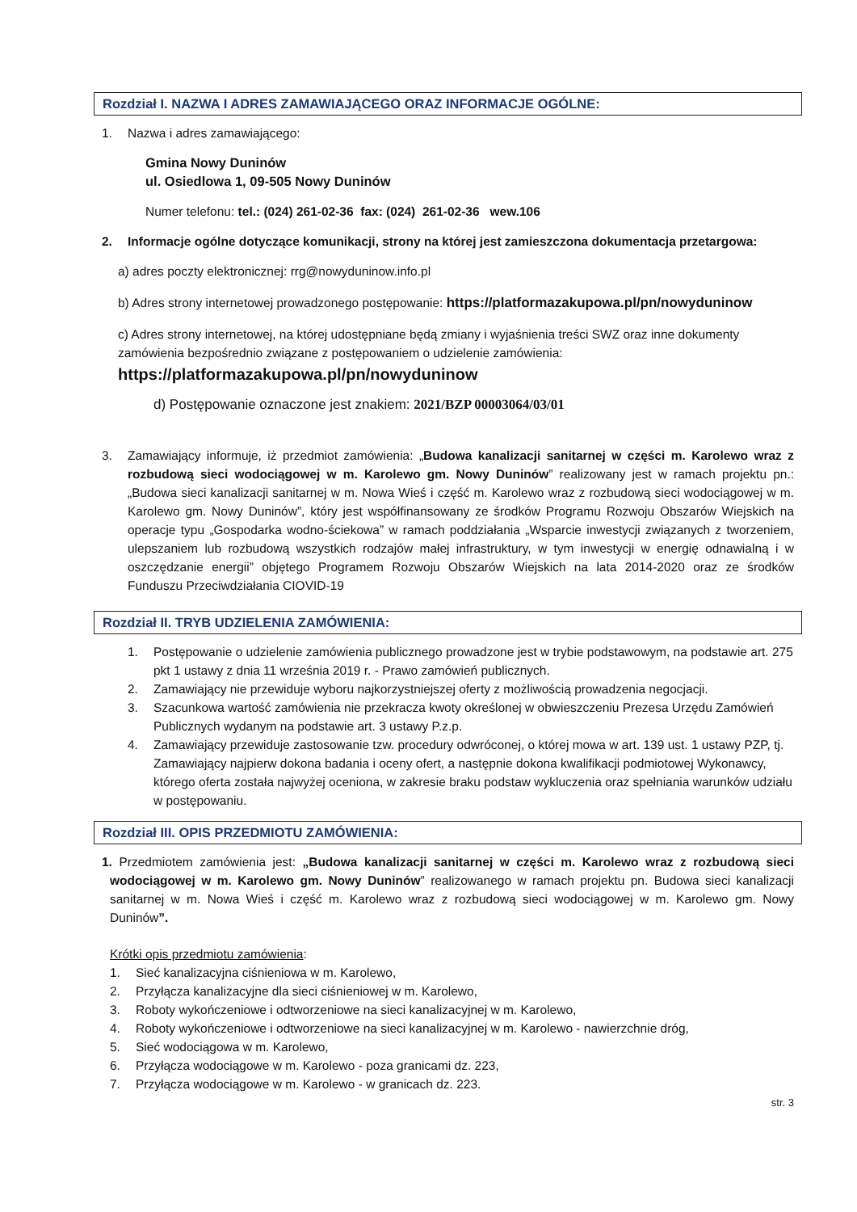Rozdział I. NAZWA I ADRES ZAMAWIAJĄCEGO ORAZ INFORMACJE OGÓLNE:
1. Nazwa i adres zamawiającego:
Gmina Nowy Duninów
ul. Osiedlowa 1, 09-505 Nowy Duninów
Numer telefonu: tel.: (024) 261-02-36 fax: (024) 261-02-36 wew.106
2. Informacje ogólne dotyczące komunikacji, strony na której jest zamieszczona dokumentacja przetargowa:
a) adres poczty elektronicznej: rrg@nowyduninow.info.pl
b) Adres strony internetowej prowadzonego postępowanie: https://platformazakupowa.pl/pn/nowyduninow
c) Adres strony internetowej, na której udostępniane będą zmiany i wyjaśnienia treści SWZ oraz inne dokumenty zamówienia bezpośrednio związane z postępowaniem o udzielenie zamówienia:
https://platformazakupowa.pl/pn/nowyduninow
d) Postępowanie oznaczone jest znakiem: 2021/BZP 00003064/03/01
3. Zamawiający informuje, iż przedmiot zamówienia: „Budowa kanalizacji sanitarnej w części m. Karolewo wraz z rozbudową sieci wodociągowej w m. Karolewo gm. Nowy Duninów” realizowany jest w ramach projektu pn.: „Budowa sieci kanalizacji sanitarnej w m. Nowa Wieś i część m. Karolewo wraz z rozbudową sieci wodociągowej w m. Karolewo gm. Nowy Duninów”, który jest współfinansowany ze środków Programu Rozwoju Obszarów Wiejskich na operacje typu „Gospodarka wodno-ściekowa” w ramach poddziałania „Wsparcie inwestycji związanych z tworzeniem, ulepszaniem lub rozbudową wszystkich rodzajów małej infrastruktury, w tym inwestycji w energię odnawialną i w oszczędzanie energii” objętego Programem Rozwoju Obszarów Wiejskich na lata 2014-2020 oraz ze środków Funduszu Przeciwdziałania CIOVID-19
Rozdział II. TRYB UDZIELENIA ZAMÓWIENIA:
1. Postępowanie o udzielenie zamówienia publicznego prowadzone jest w trybie podstawowym, na podstawie art. 275 pkt 1 ustawy z dnia 11 września 2019 r. - Prawo zamówień publicznych.
2. Zamawiający nie przewiduje wyboru najkorzystniejszej oferty z możliwością prowadzenia negocjacji.
3. Szacunkowa wartość zamówienia nie przekracza kwoty określonej w obwieszczeniu Prezesa Urzędu Zamówień Publicznych wydanym na podstawie art. 3 ustawy P.z.p.
4. Zamawiający przewiduje zastosowanie tzw. procedury odwróconej, o której mowa w art. 139 ust. 1 ustawy PZP, tj. Zamawiający najpierw dokona badania i oceny ofert, a następnie dokona kwalifikacji podmiotowej Wykonawcy, którego oferta została najwyżej oceniona, w zakresie braku podstaw wykluczenia oraz spełniania warunków udziału w postępowaniu.
Rozdział III. OPIS PRZEDMIOTU ZAMÓWIENIA:
1. Przedmiotem zamówienia jest: „Budowa kanalizacji sanitarnej w części m. Karolewo wraz z rozbudową sieci wodociągowej w m. Karolewo gm. Nowy Duninów” realizowanego w ramach projektu pn. Budowa sieci kanalizacji sanitarnej w m. Nowa Wieś i część m. Karolewo wraz z rozbudową sieci wodociągowej w m. Karolewo gm. Nowy Duninów”.
Krótki opis przedmiotu zamówienia:
1. Sieć kanalizacyjna ciśnieniowa w m. Karolewo,
2. Przyłącza kanalizacyjne dla sieci ciśnieniowej w m. Karolewo,
3. Roboty wykończeniowe i odtworzeniowe na sieci kanalizacyjnej w m. Karolewo,
4. Roboty wykończeniowe i odtworzeniowe na sieci kanalizacyjnej w m. Karolewo - nawierzchnie dróg,
5. Sieć wodociągowa w m. Karolewo,
6. Przyłącza wodociągowe w m. Karolewo - poza granicami dz. 223,
7. Przyłącza wodociągowe w m. Karolewo - w granicach dz. 223.
str. 3